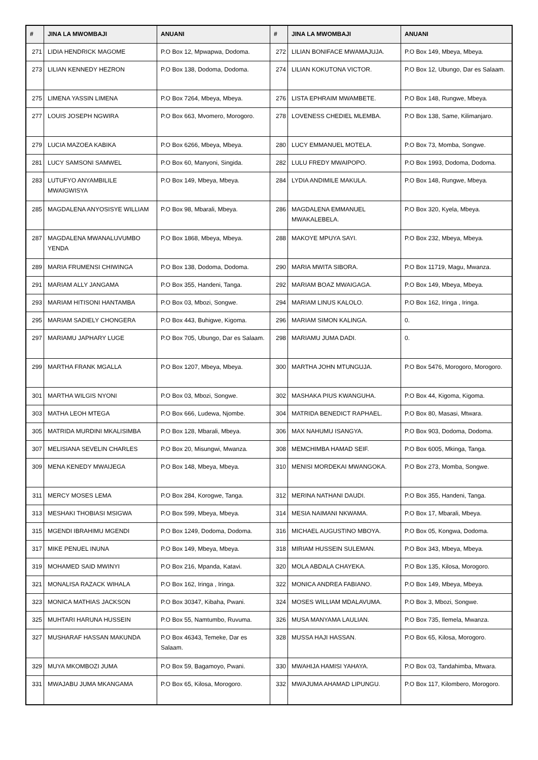| # | JINA LA MWOMBAJI | ANUANI | # | JINA LA MWOMBAJI | ANUANI |
| --- | --- | --- | --- | --- | --- |
| 271 | LIDIA HENDRICK MAGOME | P.O Box 12, Mpwapwa, Dodoma. | 272 | LILIAN BONIFACE MWAMAJUJA. | P.O Box 149, Mbeya, Mbeya. |
| 273 | LILIAN KENNEDY HEZRON | P.O Box 138, Dodoma, Dodoma. | 274 | LILIAN KOKUTONA VICTOR. | P.O Box 12, Ubungo, Dar es Salaam. |
| 275 | LIMENA YASSIN LIMENA | P.O Box 7264, Mbeya, Mbeya. | 276 | LISTA EPHRAIM MWAMBETE. | P.O Box 148, Rungwe, Mbeya. |
| 277 | LOUIS JOSEPH NGWIRA | P.O Box 663, Mvomero, Morogoro. | 278 | LOVENESS CHEDIEL MLEMBA. | P.O Box 138, Same, Kilimanjaro. |
| 279 | LUCIA MAZOEA KABIKA | P.O Box 6266, Mbeya, Mbeya. | 280 | LUCY EMMANUEL MOTELA. | P.O Box 73, Momba, Songwe. |
| 281 | LUCY SAMSONI SAMWEL | P.O Box 60, Manyoni, Singida. | 282 | LULU FREDY MWAIPOPO. | P.O Box 1993, Dodoma, Dodoma. |
| 283 | LUTUFYO ANYAMBILILE MWAIGWISYA | P.O Box 149, Mbeya, Mbeya. | 284 | LYDIA ANDIMILE MAKULA. | P.O Box 148, Rungwe, Mbeya. |
| 285 | MAGDALENA ANYOSISYE WILLIAM | P.O Box 98, Mbarali, Mbeya. | 286 | MAGDALENA EMMANUEL MWAKALEBELA. | P.O Box 320, Kyela, Mbeya. |
| 287 | MAGDALENA MWANALUVUMBO YENDA | P.O Box 1868, Mbeya, Mbeya. | 288 | MAKOYE MPUYA SAYI. | P.O Box 232, Mbeya, Mbeya. |
| 289 | MARIA FRUMENSI CHIWINGA | P.O Box 138, Dodoma, Dodoma. | 290 | MARIA MWITA SIBORA. | P.O Box 11719, Magu, Mwanza. |
| 291 | MARIAM ALLY JANGAMA | P.O Box 355, Handeni, Tanga. | 292 | MARIAM BOAZ MWAIGAGA. | P.O Box 149, Mbeya, Mbeya. |
| 293 | MARIAM HITISONI HANTAMBA | P.O Box 03, Mbozi, Songwe. | 294 | MARIAM LINUS KALOLO. | P.O Box 162, Iringa , Iringa. |
| 295 | MARIAM SADIELY CHONGERA | P.O Box 443, Buhigwe, Kigoma. | 296 | MARIAM SIMON KALINGA. | 0. |
| 297 | MARIAMU JAPHARY LUGE | P.O Box 705, Ubungo, Dar es Salaam. | 298 | MARIAMU JUMA DADI. | 0. |
| 299 | MARTHA FRANK MGALLA | P.O Box 1207, Mbeya, Mbeya. | 300 | MARTHA JOHN MTUNGUJA. | P.O Box 5476, Morogoro, Morogoro. |
| 301 | MARTHA WILGIS NYONI | P.O Box 03, Mbozi, Songwe. | 302 | MASHAKA PIUS KWANGUHA. | P.O Box 44, Kigoma, Kigoma. |
| 303 | MATHA LEOH MTEGA | P.O Box 666, Ludewa, Njombe. | 304 | MATRIDA BENEDICT RAPHAEL. | P.O Box 80, Masasi, Mtwara. |
| 305 | MATRIDA MURDINI MKALISIMBA | P.O Box 128, Mbarali, Mbeya. | 306 | MAX NAHUMU ISANGYA. | P.O Box 903, Dodoma, Dodoma. |
| 307 | MELISIANA SEVELIN CHARLES | P.O Box 20, Misungwi, Mwanza. | 308 | MEMCHIMBA HAMAD SEIF. | P.O Box 6005, Mkinga, Tanga. |
| 309 | MENA KENEDY MWAIJEGA | P.O Box 148, Mbeya, Mbeya. | 310 | MENISI MORDEKAI MWANGOKA. | P.O Box 273, Momba, Songwe. |
| 311 | MERCY MOSES LEMA | P.O Box 284, Korogwe, Tanga. | 312 | MERINA NATHANI DAUDI. | P.O Box 355, Handeni, Tanga. |
| 313 | MESHAKI THOBIASI MSIGWA | P.O Box 599, Mbeya, Mbeya. | 314 | MESIA NAIMANI NKWAMA. | P.O Box 17, Mbarali, Mbeya. |
| 315 | MGENDI IBRAHIMU MGENDI | P.O Box 1249, Dodoma, Dodoma. | 316 | MICHAEL AUGUSTINO MBOYA. | P.O Box 05, Kongwa, Dodoma. |
| 317 | MIKE PENUEL INUNA | P.O Box 149, Mbeya, Mbeya. | 318 | MIRIAM HUSSEIN SULEMAN. | P.O Box 343, Mbeya, Mbeya. |
| 319 | MOHAMED SAID MWINYI | P.O Box 216, Mpanda, Katavi. | 320 | MOLA ABDALA CHAYEKA. | P.O Box 135, Kilosa, Morogoro. |
| 321 | MONALISA RAZACK WIHALA | P.O Box 162, Iringa , Iringa. | 322 | MONICA ANDREA FABIANO. | P.O Box 149, Mbeya, Mbeya. |
| 323 | MONICA MATHIAS JACKSON | P.O Box 30347, Kibaha, Pwani. | 324 | MOSES WILLIAM MDALAVUMA. | P.O Box 3, Mbozi, Songwe. |
| 325 | MUHTARI HARUNA HUSSEIN | P.O Box 55, Namtumbo, Ruvuma. | 326 | MUSA MANYAMA LAULIAN. | P.O Box 735, Ilemela, Mwanza. |
| 327 | MUSHARAF HASSAN MAKUNDA | P.O Box 46343, Temeke, Dar es Salaam. | 328 | MUSSA HAJI HASSAN. | P.O Box 65, Kilosa, Morogoro. |
| 329 | MUYA MKOMBOZI JUMA | P.O Box 59, Bagamoyo, Pwani. | 330 | MWAHIJA HAMISI YAHAYA. | P.O Box 03, Tandahimba, Mtwara. |
| 331 | MWAJABU JUMA MKANGAMA | P.O Box 65, Kilosa, Morogoro. | 332 | MWAJUMA AHAMAD LIPUNGU. | P.O Box 117, Kilombero, Morogoro. |